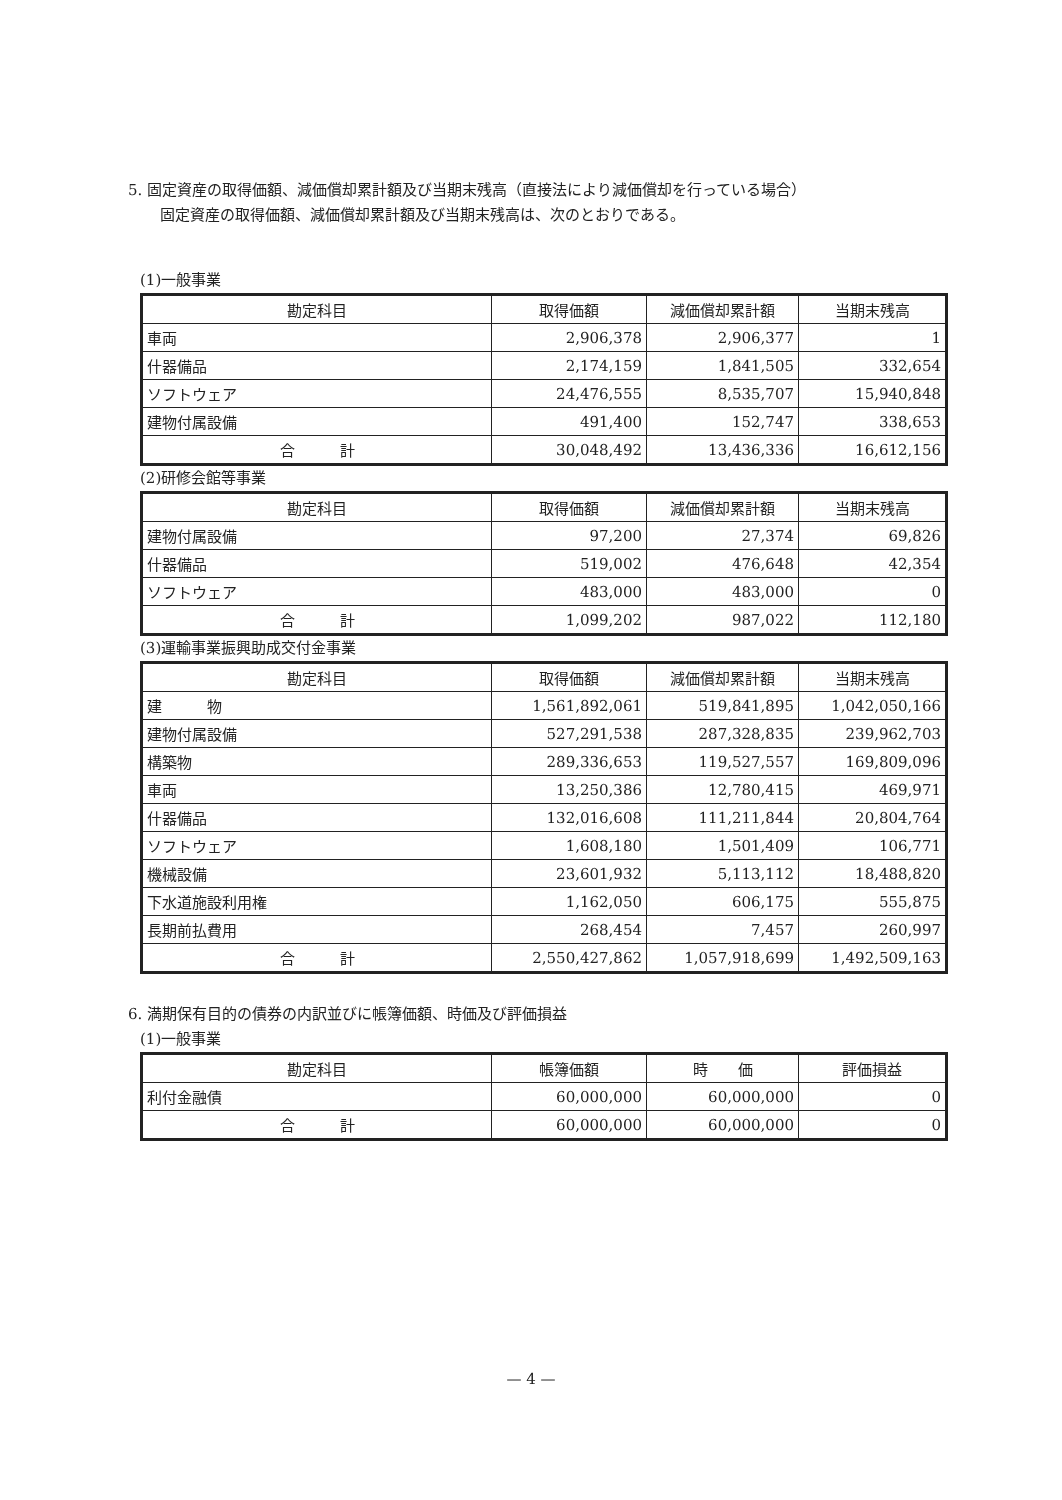5. 固定資産の取得価額、減価償却累計額及び当期末残高（直接法により減価償却を行っている場合）
固定資産の取得価額、減価償却累計額及び当期末残高は、次のとおりである。
(1)一般事業
| 勘定科目 | 取得価額 | 減価償却累計額 | 当期末残高 |
| --- | --- | --- | --- |
| 車両 | 2,906,378 | 2,906,377 | 1 |
| 什器備品 | 2,174,159 | 1,841,505 | 332,654 |
| ソフトウェア | 24,476,555 | 8,535,707 | 15,940,848 |
| 建物付属設備 | 491,400 | 152,747 | 338,653 |
| 合 計 | 30,048,492 | 13,436,336 | 16,612,156 |
(2)研修会館等事業
| 勘定科目 | 取得価額 | 減価償却累計額 | 当期末残高 |
| --- | --- | --- | --- |
| 建物付属設備 | 97,200 | 27,374 | 69,826 |
| 什器備品 | 519,002 | 476,648 | 42,354 |
| ソフトウェア | 483,000 | 483,000 | 0 |
| 合 計 | 1,099,202 | 987,022 | 112,180 |
(3)運輸事業振興助成交付金事業
| 勘定科目 | 取得価額 | 減価償却累計額 | 当期末残高 |
| --- | --- | --- | --- |
| 建 物 | 1,561,892,061 | 519,841,895 | 1,042,050,166 |
| 建物付属設備 | 527,291,538 | 287,328,835 | 239,962,703 |
| 構築物 | 289,336,653 | 119,527,557 | 169,809,096 |
| 車両 | 13,250,386 | 12,780,415 | 469,971 |
| 什器備品 | 132,016,608 | 111,211,844 | 20,804,764 |
| ソフトウェア | 1,608,180 | 1,501,409 | 106,771 |
| 機械設備 | 23,601,932 | 5,113,112 | 18,488,820 |
| 下水道施設利用権 | 1,162,050 | 606,175 | 555,875 |
| 長期前払費用 | 268,454 | 7,457 | 260,997 |
| 合 計 | 2,550,427,862 | 1,057,918,699 | 1,492,509,163 |
6. 満期保有目的の債券の内訳並びに帳簿価額、時価及び評価損益
(1)一般事業
| 勘定科目 | 帳簿価額 | 時 価 | 評価損益 |
| --- | --- | --- | --- |
| 利付金融債 | 60,000,000 | 60,000,000 | 0 |
| 合 計 | 60,000,000 | 60,000,000 | 0 |
— 4 —